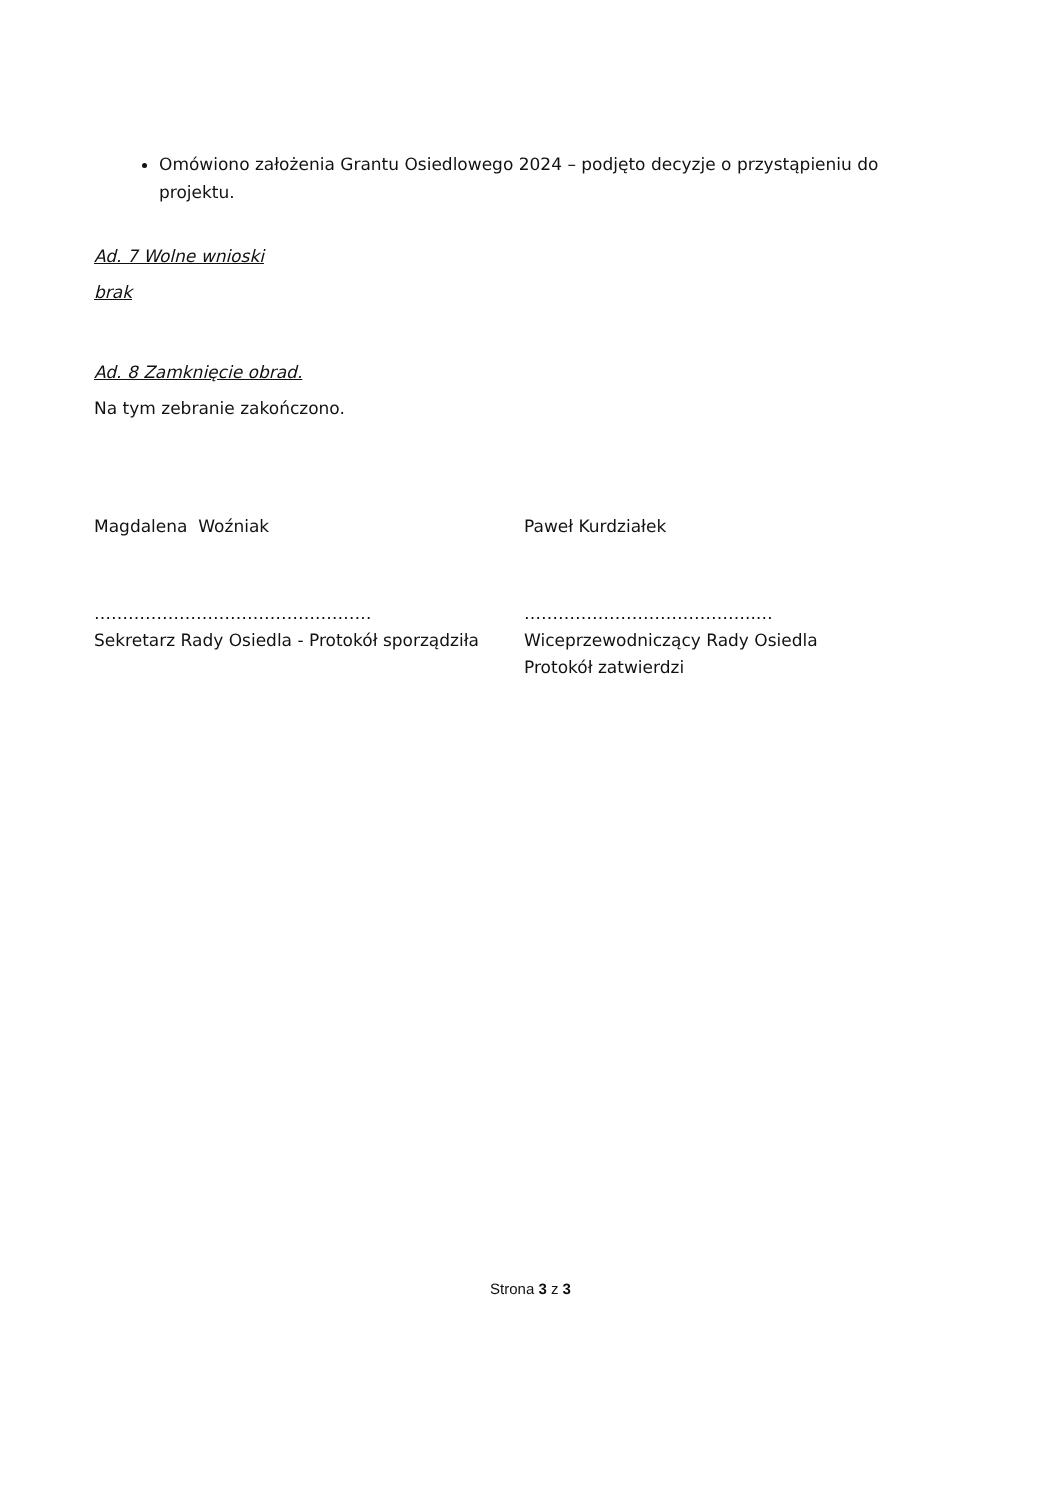Omówiono założenia Grantu Osiedlowego 2024 – podjęto decyzje o przystąpieniu do projektu.
Ad. 7 Wolne wnioski
brak
Ad. 8 Zamknięcie obrad.
Na tym zebranie zakończono.
Magdalena Woźniak Paweł Kurdziałek
………………………………….………
Sekretarz Rady Osiedla - Protokół sporządziła
…………………………………..…
Wiceprzewodniczący Rady Osiedla
Protokół zatwierdzi
Strona 3 z 3